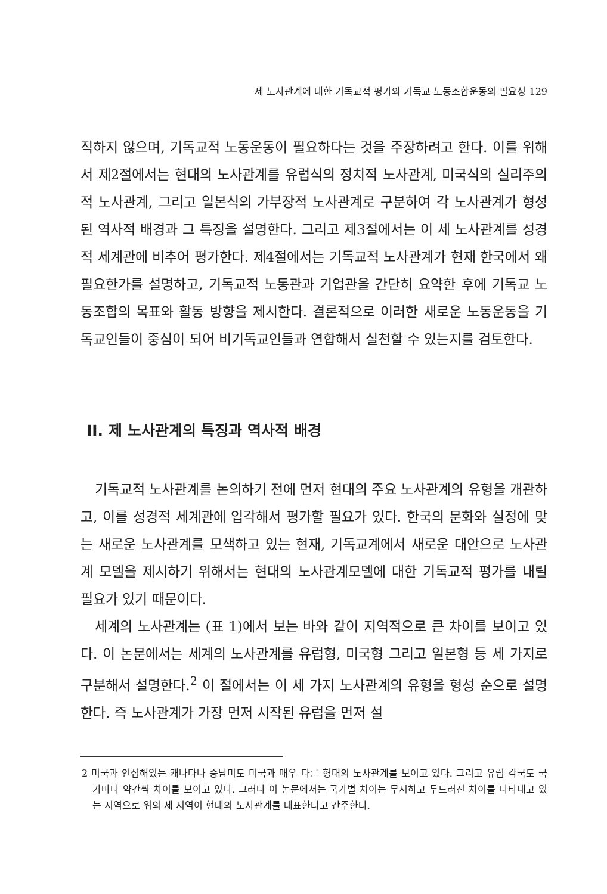제 노사관계에 대한 기독교적 평가와 기독교 노동조합운동의 필요성 129
직하지 않으며, 기독교적 노동운동이 필요하다는 것을 주장하려고 한다. 이를 위해서 제2절에서는 현대의 노사관계를 유럽식의 정치적 노사관계, 미국식의 실리주의적 노사관계, 그리고 일본식의 가부장적 노사관계로 구분하여 각 노사관계가 형성된 역사적 배경과 그 특징을 설명한다. 그리고 제3절에서는 이 세 노사관계를 성경적 세계관에 비추어 평가한다. 제4절에서는 기독교적 노사관계가 현재 한국에서 왜 필요한가를 설명하고, 기독교적 노동관과 기업관을 간단히 요약한 후에 기독교 노동조합의 목표와 활동 방향을 제시한다. 결론적으로 이러한 새로운 노동운동을 기독교인들이 중심이 되어 비기독교인들과 연합해서 실천할 수 있는지를 검토한다.
II. 제 노사관계의 특징과 역사적 배경
기독교적 노사관계를 논의하기 전에 먼저 현대의 주요 노사관계의 유형을 개관하고, 이를 성경적 세계관에 입각해서 평가할 필요가 있다. 한국의 문화와 실정에 맞는 새로운 노사관계를 모색하고 있는 현재, 기독교계에서 새로운 대안으로 노사관계 모델을 제시하기 위해서는 현대의 노사관계모델에 대한 기독교적 평가를 내릴 필요가 있기 때문이다.
세계의 노사관계는 (표 1)에서 보는 바와 같이 지역적으로 큰 차이를 보이고 있다. 이 논문에서는 세계의 노사관계를 유럽형, 미국형 그리고 일본형 등 세 가지로 구분해서 설명한다.<sup>2</sup> 이 절에서는 이 세 가지 노사관계의 유형을 형성 순으로 설명한다. 즉 노사관계가 가장 먼저 시작된 유럽을 먼저 설
2 미국과 인접해있는 캐나다나 중남미도 미국과 매우 다른 형태의 노사관계를 보이고 있다. 그리고 유럽 각국도 국가마다 약간씩 차이를 보이고 있다. 그러나 이 논문에서는 국가별 차이는 무시하고 두드러진 차이를 나타내고 있는 지역으로 위의 세 지역이 현대의 노사관계를 대표한다고 간주한다.